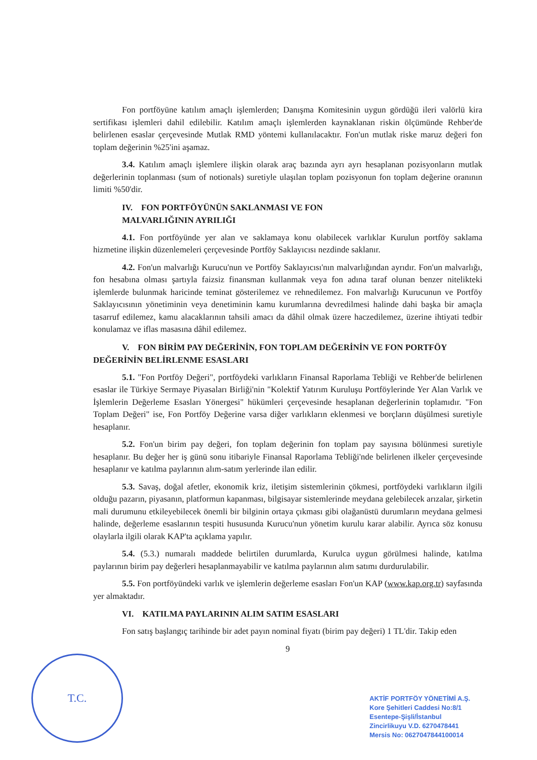Fon portföyüne katılım amaçlı işlemlerden; Danışma Komitesinin uygun gördüğü ileri valörlü kira sertifikası işlemleri dahil edilebilir. Katılım amaçlı işlemlerden kaynaklanan riskin ölçümünde Rehber'de belirlenen esaslar çerçevesinde Mutlak RMD yöntemi kullanılacaktır. Fon'un mutlak riske maruz değeri fon toplam değerinin %25'ini aşamaz.
3.4. Katılım amaçlı işlemlere ilişkin olarak araç bazında ayrı ayrı hesaplanan pozisyonların mutlak değerlerinin toplanması (sum of notionals) suretiyle ulaşılan toplam pozisyonun fon toplam değerine oranının limiti %50'dir.
IV. FON PORTFÖYÜNÜN SAKLANMASI VE FON
MALVARLIĞININ AYRILIĞI
4.1. Fon portföyünde yer alan ve saklamaya konu olabilecek varlıklar Kurulun portföy saklama hizmetine ilişkin düzenlemeleri çerçevesinde Portföy Saklayıcısı nezdinde saklanır.
4.2. Fon'un malvarlığı Kurucu'nun ve Portföy Saklayıcısı'nın malvarlığından ayrıdır. Fon'un malvarlığı, fon hesabına olması şartıyla faizsiz finansman kullanmak veya fon adına taraf olunan benzer nitelikteki işlemlerde bulunmak haricinde teminat gösterilemez ve rehnedilemez. Fon malvarlığı Kurucunun ve Portföy Saklayıcısının yönetiminin veya denetiminin kamu kurumlarına devredilmesi halinde dahi başka bir amaçla tasarruf edilemez, kamu alacaklarının tahsili amacı da dâhil olmak üzere haczedilemez, üzerine ihtiyati tedbir konulamaz ve iflas masasına dâhil edilemez.
V. FON BİRİM PAY DEĞERİNİN, FON TOPLAM DEĞERİNİN VE FON PORTFÖY DEĞERİNİN BELİRLENME ESASLARI
5.1. "Fon Portföy Değeri", portföydeki varlıkların Finansal Raporlama Tebliği ve Rehber'de belirlenen esaslar ile Türkiye Sermaye Piyasaları Birliği'nin "Kolektif Yatırım Kuruluşu Portföylerinde Yer Alan Varlık ve İşlemlerin Değerleme Esasları Yönergesi" hükümleri çerçevesinde hesaplanan değerlerinin toplamıdır. "Fon Toplam Değeri" ise, Fon Portföy Değerine varsa diğer varlıkların eklenmesi ve borçların düşülmesi suretiyle hesaplanır.
5.2. Fon'un birim pay değeri, fon toplam değerinin fon toplam pay sayısına bölünmesi suretiyle hesaplanır. Bu değer her iş günü sonu itibariyle Finansal Raporlama Tebliği'nde belirlenen ilkeler çerçevesinde hesaplanır ve katılma paylarının alım-satım yerlerinde ilan edilir.
5.3. Savaş, doğal afetler, ekonomik kriz, iletişim sistemlerinin çökmesi, portföydeki varlıkların ilgili olduğu pazarın, piyasanın, platformun kapanması, bilgisayar sistemlerinde meydana gelebilecek arızalar, şirketin mali durumunu etkileyebilecek önemli bir bilginin ortaya çıkması gibi olağanüstü durumların meydana gelmesi halinde, değerleme esaslarının tespiti hususunda Kurucu'nun yönetim kurulu karar alabilir. Ayrıca söz konusu olaylarla ilgili olarak KAP'ta açıklama yapılır.
5.4. (5.3.) numaralı maddede belirtilen durumlarda, Kurulca uygun görülmesi halinde, katılma paylarının birim pay değerleri hesaplanmayabilir ve katılma paylarının alım satımı durdurulabilir.
5.5. Fon portföyündeki varlık ve işlemlerin değerleme esasları Fon'un KAP (www.kap.org.tr) sayfasında yer almaktadır.
VI. KATILMA PAYLARININ ALIM SATIM ESASLARI
Fon satış başlangıç tarihinde bir adet payın nominal fiyatı (birim pay değeri) 1 TL'dir. Takip eden
9
T.C.
AKTİF PORTFÖY YÖNETİMİ A.Ş.
Kore Şehitleri Caddesi No:8/1
Esentepe-Şişli/İstanbul
Zincirlikuyu V.D. 6270478441
Mersis No: 0627047844100014